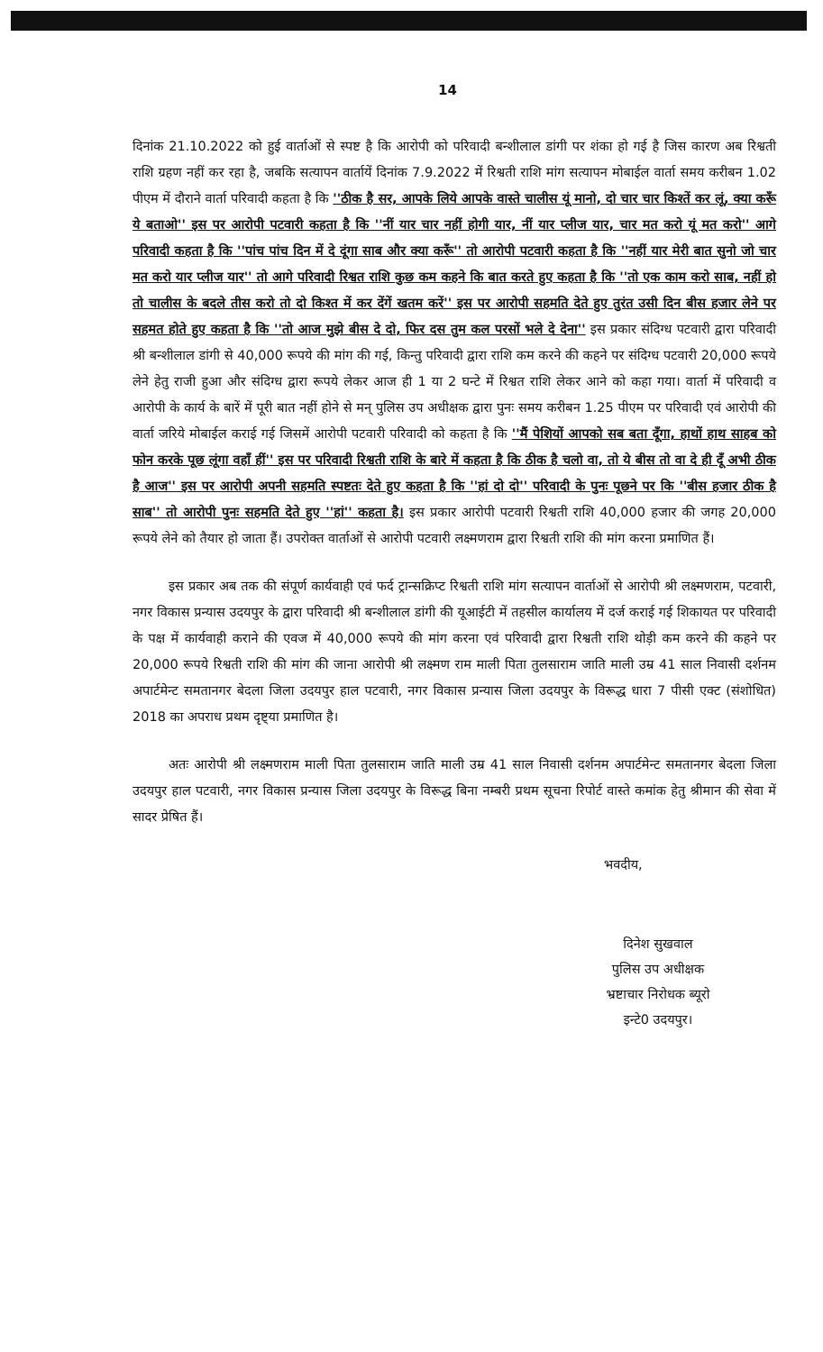14
दिनांक 21.10.2022 को हुई वार्ताओं से स्पष्ट है कि आरोपी को परिवादी बन्शीलाल डांगी पर शंका हो गई है जिस कारण अब रिश्वती राशि ग्रहण नहीं कर रहा है, जबकि सत्यापन वार्तायें दिनांक 7.9.2022 में रिश्वती राशि मांग सत्यापन मोबाईल वार्ता समय करीबन 1.02 पीएम में दौराने वार्ता परिवादी कहता है कि ''ठीक है सर, आपके लिये आपके वास्ते चालीस यूं मानो, दो चार चार किश्तें कर लूं, क्या करूँ ये बताओ'' इस पर आरोपी पटवारी कहता है कि ''नीं यार चार नहीं होगी यार, नीं यार प्लीज यार, चार मत करो यूं मत करो'' आगे परिवादी कहता है कि ''पांच पांच दिन में दे दूंगा साब और क्या करूँ'' तो आरोपी पटवारी कहता है कि ''नहीं यार मेरी बात सुनो जो चार मत करो यार प्लीज यार'' तो आगे परिवादी रिश्वत राशि कुछ कम कहने कि बात करते हुए कहता है कि ''तो एक काम करो साब, नहीं हो तो चालीस के बदले तीस करो तो दो किश्त में कर देंगें खतम करें'' इस पर आरोपी सहमति देते हुए तुरंत उसी दिन बीस हजार लेने पर सहमत होते हुए कहता है कि ''तो आज मुझे बीस दे दो, फिर दस तुम कल परसों भले दे देना'' इस प्रकार संदिग्ध पटवारी द्वारा परिवादी श्री बन्शीलाल डांगी से 40,000 रूपये की मांग की गई, किन्तु परिवादी द्वारा राशि कम करने की कहने पर संदिग्ध पटवारी 20,000 रूपये लेने हेतु राजी हुआ और संदिग्ध द्वारा रूपये लेकर आज ही 1 या 2 घन्टे में रिश्वत राशि लेकर आने को कहा गया। वार्ता में परिवादी व आरोपी के कार्य के बारें में पूरी बात नहीं होने से मन् पुलिस उप अधीक्षक द्वारा पुनः समय करीबन 1.25 पीएम पर परिवादी एवं आरोपी की वार्ता जरिये मोबाईल कराई गई जिसमें आरोपी पटवारी परिवादी को कहता है कि ''मैं पेशियों आपको सब बता दूँगा, हाथों हाथ साहब को फोन करके पूछ लूंगा वहाँ हीं'' इस पर परिवादी रिश्वती राशि के बारे में कहता है कि ठीक है चलो वा, तो ये बीस तो वा दे ही दूँ अभी ठीक है आज'' इस पर आरोपी अपनी सहमति स्पष्टतः देते हुए कहता है कि ''हां दो दो'' परिवादी के पुनः पूछने पर कि ''बीस हजार ठीक है साब'' तो आरोपी पुनः सहमति देते हुए ''हां'' कहता है। इस प्रकार आरोपी पटवारी रिश्वती राशि 40,000 हजार की जगह 20,000 रूपये लेने को तैयार हो जाता हैं। उपरोक्त वार्ताओं से आरोपी पटवारी लक्ष्मणराम द्वारा रिश्वती राशि की मांग करना प्रमाणित हैं।
इस प्रकार अब तक की संपूर्ण कार्यवाही एवं फर्द ट्रान्सक्रिप्ट रिश्वती राशि मांग सत्यापन वार्ताओं से आरोपी श्री लक्ष्मणराम, पटवारी, नगर विकास प्रन्यास उदयपुर के द्वारा परिवादी श्री बन्शीलाल डांगी की यूआईटी में तहसील कार्यालय में दर्ज कराई गई शिकायत पर परिवादी के पक्ष में कार्यवाही कराने की एवज में 40,000 रूपये की मांग करना एवं परिवादी द्वारा रिश्वती राशि थोड़ी कम करने की कहने पर 20,000 रूपये रिश्वती राशि की मांग की जाना आरोपी श्री लक्ष्मण राम माली पिता तुलसाराम जाति माली उम्र 41 साल निवासी दर्शनम अपार्टमेन्ट समतानगर बेदला जिला उदयपुर हाल पटवारी, नगर विकास प्रन्यास जिला उदयपुर के विरूद्ध धारा 7 पीसी एक्ट (संशोधित) 2018 का अपराध प्रथम दृष्ट्या प्रमाणित है।
अतः आरोपी श्री लक्ष्मणराम माली पिता तुलसाराम जाति माली उम्र 41 साल निवासी दर्शनम अपार्टमेन्ट समतानगर बेदला जिला उदयपुर हाल पटवारी, नगर विकास प्रन्यास जिला उदयपुर के विरूद्ध बिना नम्बरी प्रथम सूचना रिपोर्ट वास्ते कमांक हेतु श्रीमान की सेवा में सादर प्रेषित हैं।
भवदीय,
दिनेश सुखवाल
पुलिस उप अधीक्षक
भ्रष्टाचार निरोधक ब्यूरो
इन्टे0 उदयपुर।